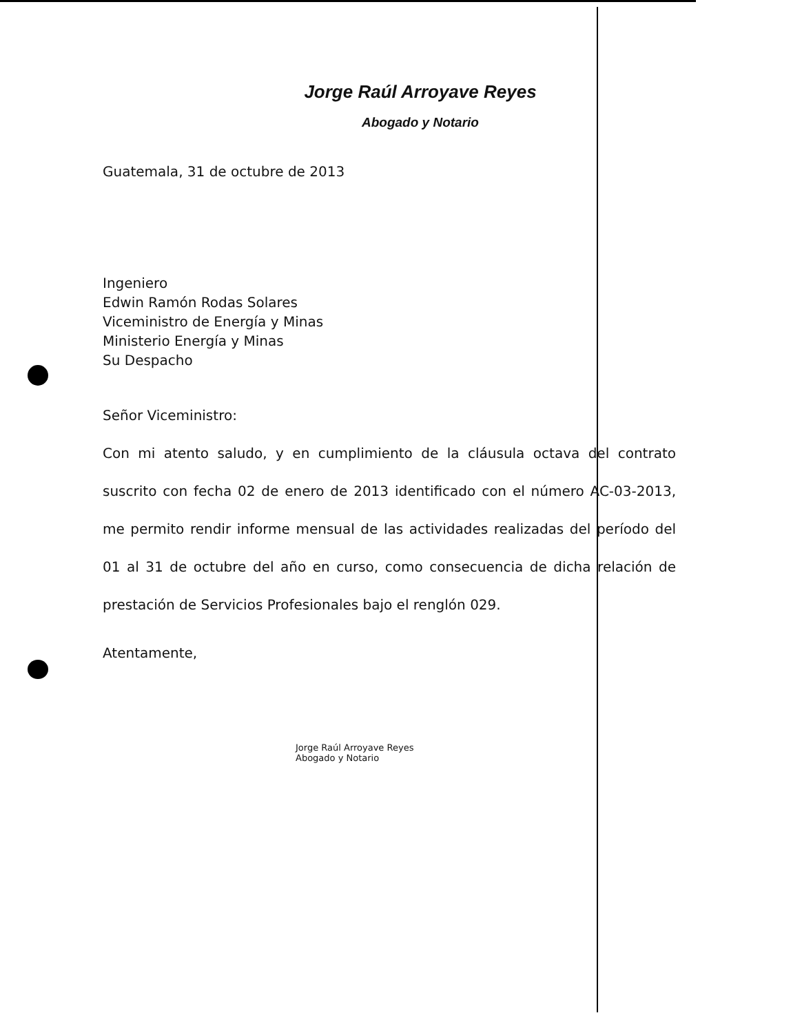Jorge Raúl Arroyave Reyes
Abogado y Notario
Guatemala, 31 de octubre de 2013
Ingeniero
Edwin Ramón Rodas Solares
Viceministro de Energía y Minas
Ministerio Energía y Minas
Su Despacho
Señor Viceministro:
Con mi atento saludo, y en cumplimiento de la cláusula octava del contrato suscrito con fecha 02 de enero de 2013 identificado con el número AC-03-2013, me permito rendir informe mensual de las actividades realizadas del período del 01 al 31 de octubre del año en curso, como consecuencia de dicha relación de prestación de Servicios Profesionales bajo el renglón 029.
Atentamente,
Jorge Raúl Arroyave Reyes
Abogado y Notario